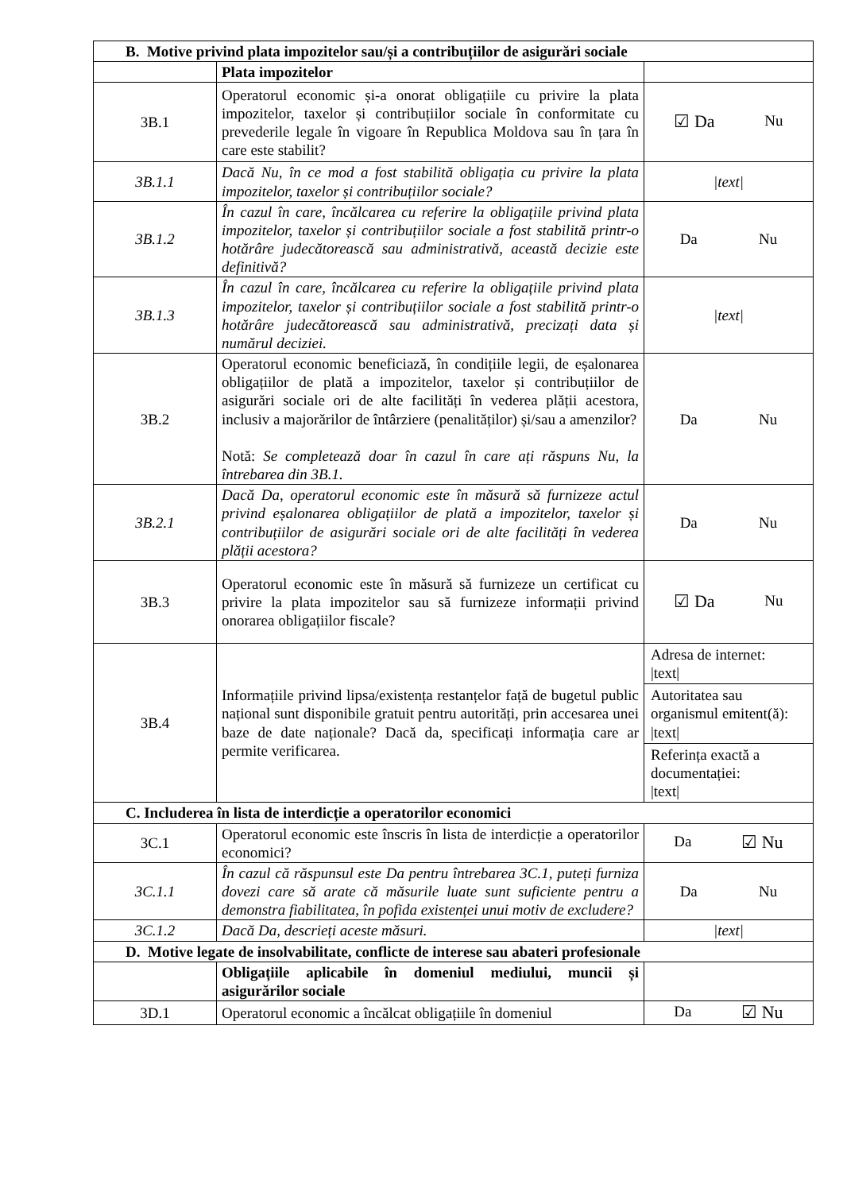| B. Motive privind plata impozitelor sau/și a contribuțiilor de asigurări sociale | | |
| | Plata impozitelor | |
| 3B.1 | Operatorul economic și-a onorat obligațiile cu privire la plata impozitelor, taxelor și contribuțiilor sociale în conformitate cu prevederile legale în vigoare în Republica Moldova sau în țara în care este stabilit? | ☑ Da Nu |
| 3B.1.1 | Dacă Nu, în ce mod a fost stabilită obligația cu privire la plata impozitelor, taxelor și contribuțiilor sociale? | /text/ |
| 3B.1.2 | În cazul în care, încălcarea cu referire la obligațiile privind plata impozitelor, taxelor și contribuțiilor sociale a fost stabilită printr-o hotărâre judecătorească sau administrativă, această decizie este definitivă? | Da Nu |
| 3B.1.3 | În cazul în care, încălcarea cu referire la obligațiile privind plata impozitelor, taxelor și contribuțiilor sociale a fost stabilită printr-o hotărâre judecătorească sau administrativă, precizați data și numărul deciziei. | /text/ |
| 3B.2 | Operatorul economic beneficiază, în condițiile legii, de eșalonarea obligațiilor de plată a impozitelor, taxelor și contribuțiilor de asigurări sociale ori de alte facilități în vederea plății acestora, inclusiv a majorărilor de întârziere (penalităților) și/sau a amenzilor? Notă: Se completează doar în cazul în care ați răspuns Nu, la întrebarea din 3B.1. | Da Nu |
| 3B.2.1 | Dacă Da, operatorul economic este în măsură să furnizeze actul privind eșalonarea obligațiilor de plată a impozitelor, taxelor și contribuțiilor de asigurări sociale ori de alte facilități în vederea plății acestora? | Da Nu |
| 3B.3 | Operatorul economic este în măsură să furnizeze un certificat cu privire la plata impozitelor sau să furnizeze informații privind onorarea obligațiilor fiscale? | ☑ Da Nu |
| 3B.4 | Informațiile privind lipsa/existența restanțelor față de bugetul public național sunt disponibile gratuit pentru autorități, prin accesarea unei baze de date naționale? Dacă da, specificați informația care ar permite verificarea. | Adresa de internet: /text/ Autoritatea sau organismul emitent(ă): /text/ Referința exactă a documentației: /text/ |
| C. Includerea în lista de interdicție a operatorilor economici | | |
| 3C.1 | Operatorul economic este înscris în lista de interdicție a operatorilor economici? | Da ☑ Nu |
| 3C.1.1 | În cazul că răspunsul este Da pentru întrebarea 3C.1, puteți furniza dovezi care să arate că măsurile luate sunt suficiente pentru a demonstra fiabilitatea, în pofida existenței unui motiv de excludere? | Da Nu |
| 3C.1.2 | Dacă Da, descrieți aceste măsuri. | /text/ |
| D. Motive legate de insolvabilitate, conflicte de interese sau abateri profesionale | | |
| | Obligațiile aplicabile în domeniul mediului, muncii și asigurărilor sociale | |
| 3D.1 | Operatorul economic a încălcat obligațiile în domeniul | Da ☑ Nu |